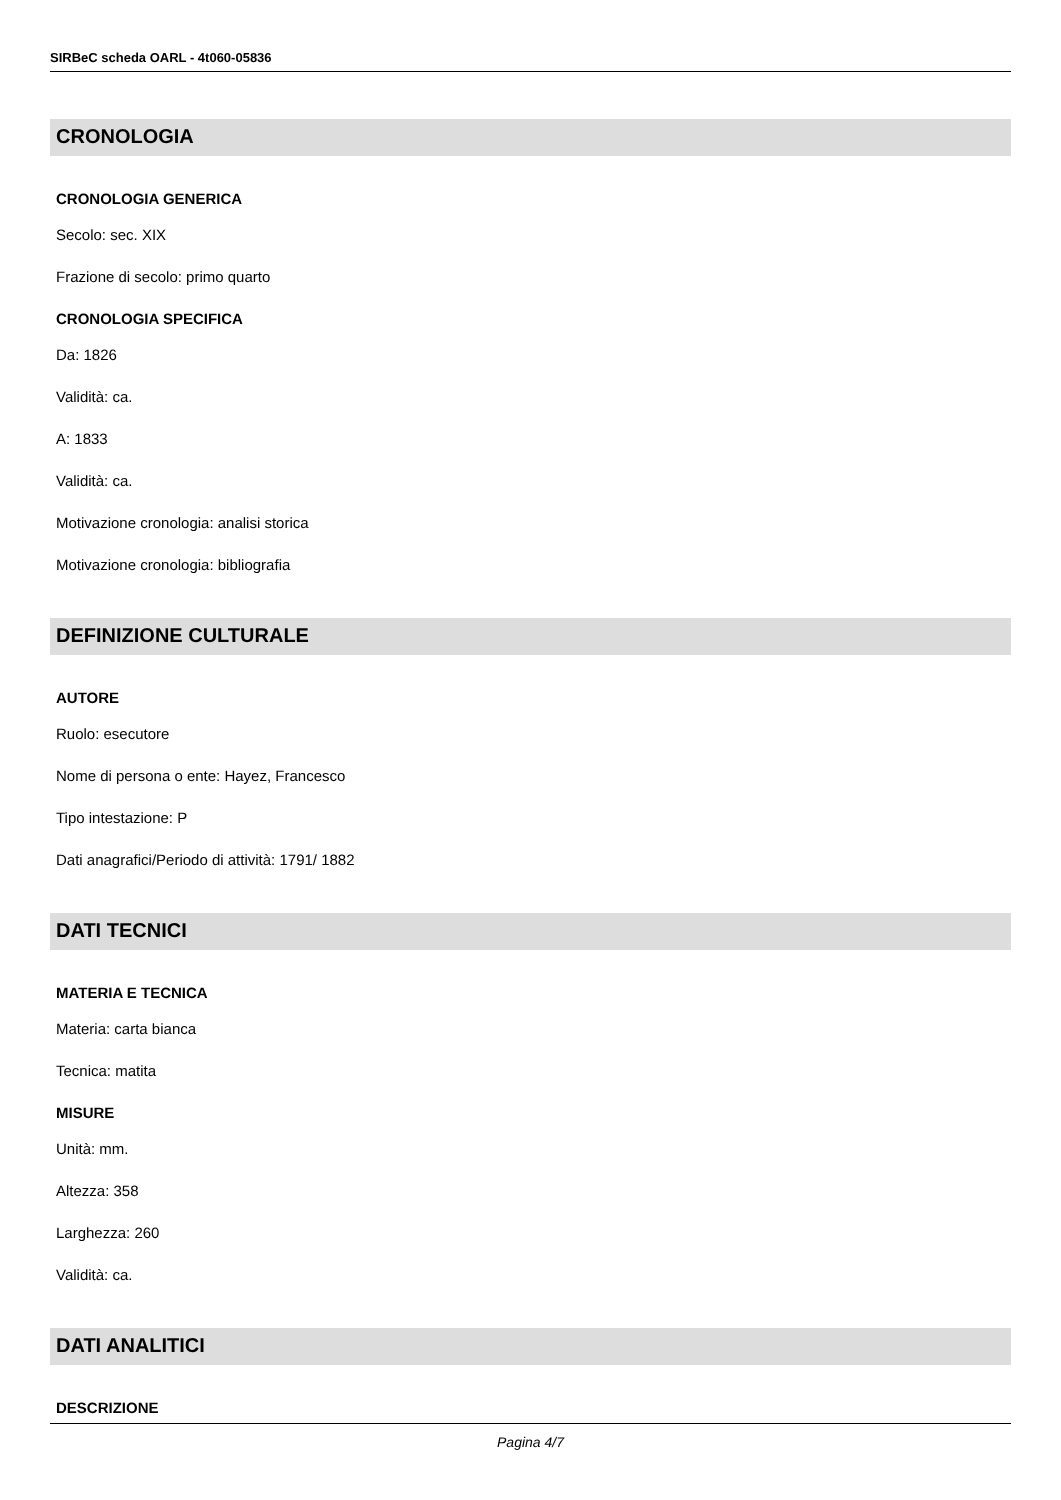SIRBeC scheda OARL - 4t060-05836
CRONOLOGIA
CRONOLOGIA GENERICA
Secolo: sec. XIX
Frazione di secolo: primo quarto
CRONOLOGIA SPECIFICA
Da: 1826
Validità: ca.
A: 1833
Validità: ca.
Motivazione cronologia: analisi storica
Motivazione cronologia: bibliografia
DEFINIZIONE CULTURALE
AUTORE
Ruolo: esecutore
Nome di persona o ente: Hayez, Francesco
Tipo intestazione: P
Dati anagrafici/Periodo di attività: 1791/ 1882
DATI TECNICI
MATERIA E TECNICA
Materia: carta bianca
Tecnica: matita
MISURE
Unità: mm.
Altezza: 358
Larghezza: 260
Validità: ca.
DATI ANALITICI
DESCRIZIONE
Pagina 4/7